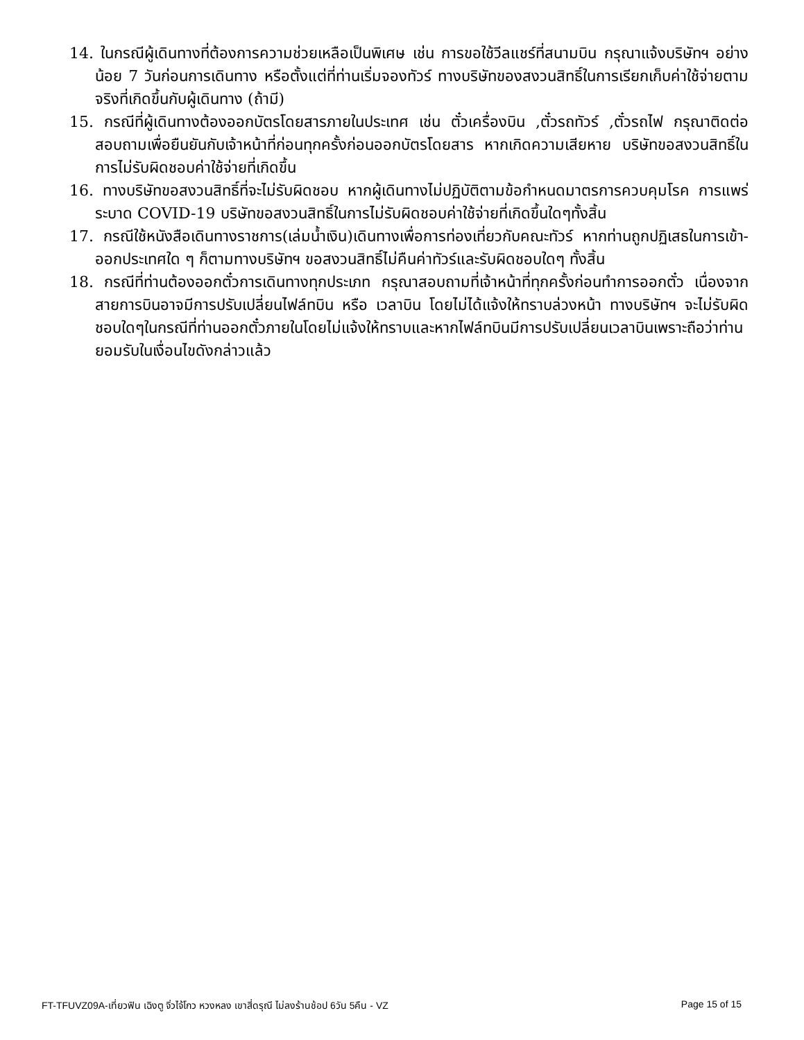14. ในกรณีผู้เดินทางที่ต้องการความช่วยเหลือเป็นพิเศษ เช่น การขอใช้วีลแชร์ที่สนามบิน กรุณาแจ้งบริษัทฯ อย่างน้อย 7 วันก่อนการเดินทาง หรือตั้งแต่ที่ท่านเริ่มจองทัวร์ ทางบริษัทของสงวนสิทธิ์ในการเรียกเก็บค่าใช้จ่ายตามจริงที่เกิดขึ้นกับผู้เดินทาง (ถ้ามี)
15. กรณีที่ผู้เดินทางต้องออกบัตรโดยสารภายในประเทศ เช่น ตั๋วเครื่องบิน ,ตั๋วรถทัวร์ ,ตั๋วรถไฟ กรุณาติดต่อสอบถามเพื่อยืนยันกับเจ้าหน้าที่ก่อนทุกครั้งก่อนออกบัตรโดยสาร หากเกิดความเสียหาย บริษัทขอสงวนสิทธิ์ในการไม่รับผิดชอบค่าใช้จ่ายที่เกิดขึ้น
16. ทางบริษัทขอสงวนสิทธิ์ที่จะไม่รับผิดชอบ หากผู้เดินทางไม่ปฏิบัติตามข้อกำหนดมาตรการควบคุมโรค การแพร่ระบาด COVID-19 บริษัทขอสงวนสิทธิ์ในการไม่รับผิดชอบค่าใช้จ่ายที่เกิดขึ้นใดๆทั้งสิ้น
17. กรณีใช้หนังสือเดินทางราชการ(เล่มน้ำเงิน)เดินทางเพื่อการท่องเที่ยวกับคณะทัวร์ หากท่านถูกปฏิเสธในการเข้า-ออกประเทศใด ๆ ก็ตามทางบริษัทฯ ขอสงวนสิทธิ์ไม่คืนค่าทัวร์และรับผิดชอบใดๆ ทั้งสิ้น
18. กรณีที่ท่านต้องออกตั๋วการเดินทางทุกประเภท กรุณาสอบถามที่เจ้าหน้าที่ทุกครั้งก่อนทำการออกตั๋ว เนื่องจากสายการบินอาจมีการปรับเปลี่ยนไฟล์ทบิน หรือ เวลาบิน โดยไม่ได้แจ้งให้ทราบล่วงหน้า ทางบริษัทฯ จะไม่รับผิดชอบใดๆในกรณีที่ท่านออกตั๋วภายในโดยไม่แจ้งให้ทราบและหากไฟล์ทบินมีการปรับเปลี่ยนเวลาบินเพราะถือว่าท่านยอมรับในเงื่อนไขดังกล่าวแล้ว
FT-TFUVZ09A-เที่ยวฟิน เฉิงตู จิ่วไจ้โกว หวงหลง เขาสี่ดรุณี ไม่ลงร้านช้อป 6วัน 5คืน - VZ Page 15 of 15